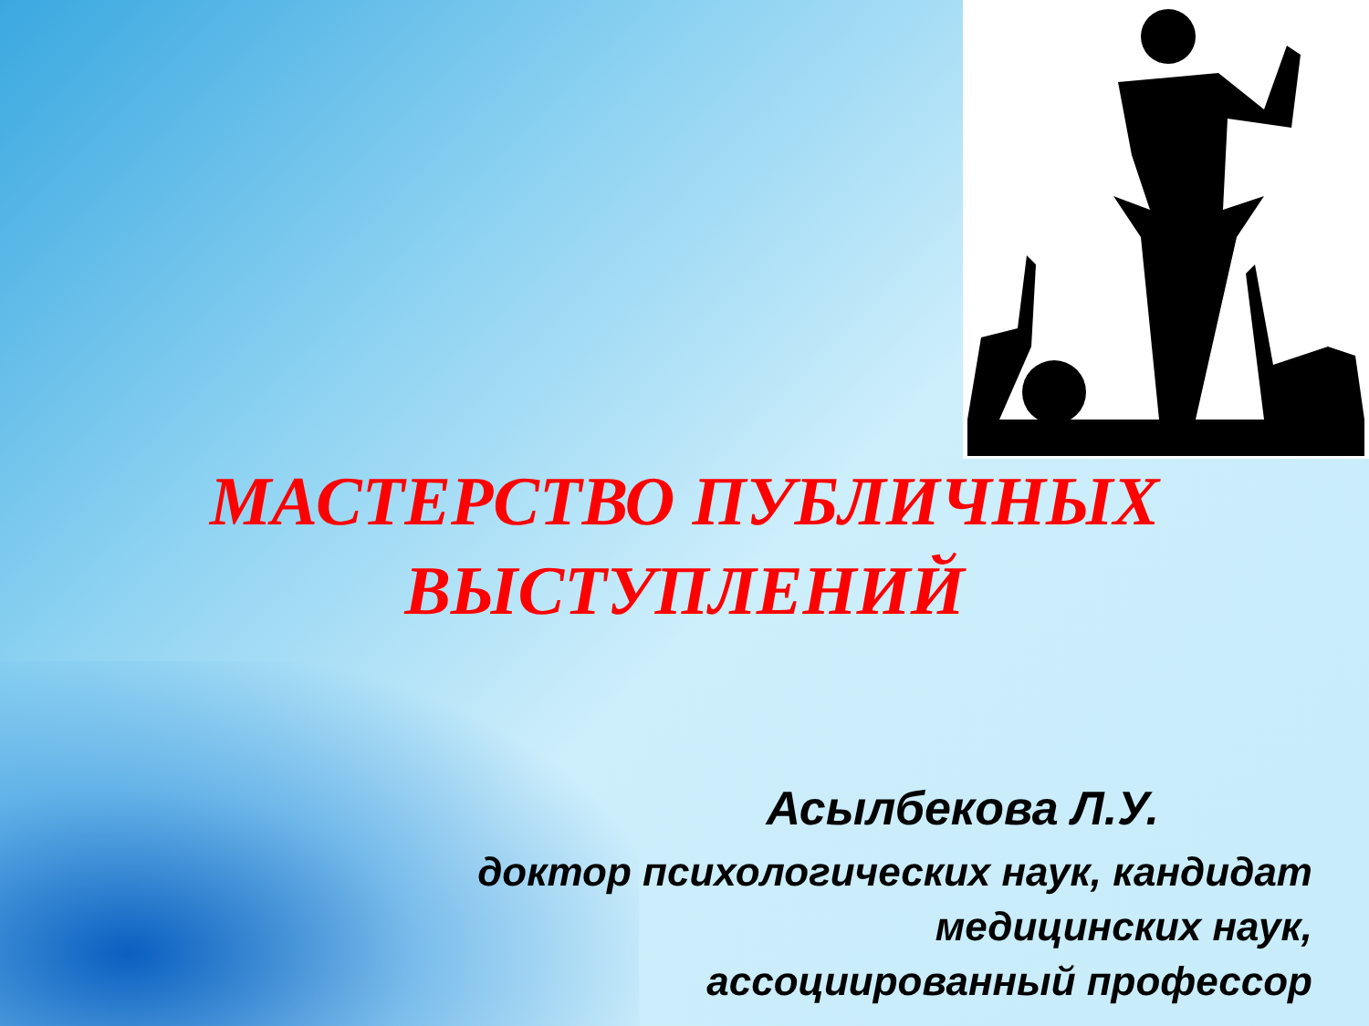МАСТЕРСТВО ПУБЛИЧНЫХ
ВЫСТУПЛЕНИЙ
Асылбекова Л.У.
доктор психологических наук, кандидат
медицинских наук,
ассоциированный профессор